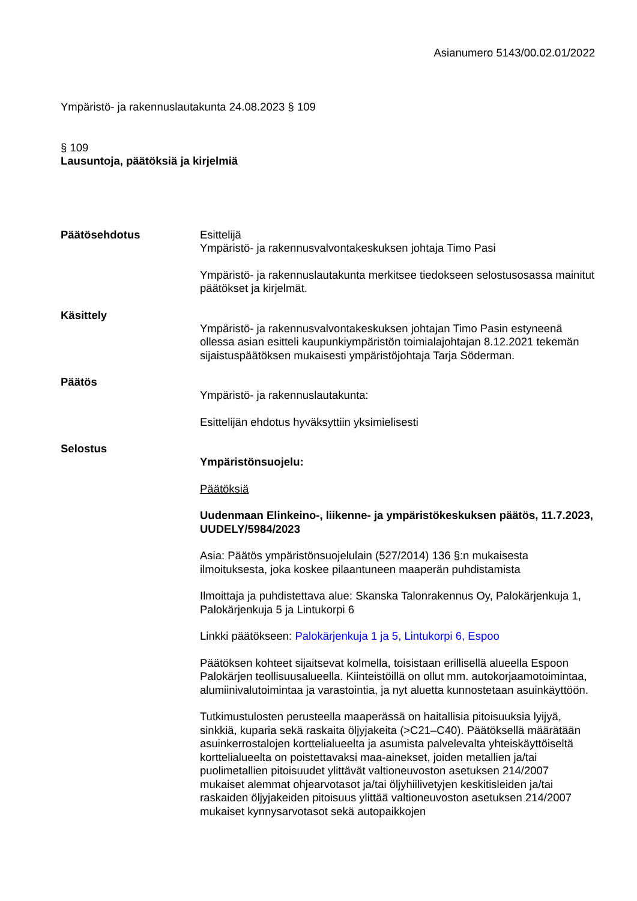Asianumero 5143/00.02.01/2022
Ympäristö- ja rakennuslautakunta 24.08.2023 § 109
§ 109
Lausuntoja, päätöksiä ja kirjelmiä
Päätösehdotus Esittelijä
Ympäristö- ja rakennusvalvontakeskuksen johtaja Timo Pasi
Ympäristö- ja rakennuslautakunta merkitsee tiedokseen selostusosassa mainitut päätökset ja kirjelmät.
Käsittely
Ympäristö- ja rakennusvalvontakeskuksen johtajan Timo Pasin estyneenä ollessa asian esitteli kaupunkiympäristön toimialajohtajan 8.12.2021 tekemän sijaistuspäätöksen mukaisesti ympäristöjohtaja Tarja Söderman.
Päätös
Ympäristö- ja rakennuslautakunta:
Esittelijän ehdotus hyväksyttiin yksimielisesti
Selostus
Ympäristönsuojelu:
Päätöksiä
Uudenmaan Elinkeino-, liikenne- ja ympäristökeskuksen päätös, 11.7.2023, UUDELY/5984/2023
Asia: Päätös ympäristönsuojelulain (527/2014) 136 §:n mukaisesta ilmoituksesta, joka koskee pilaantuneen maaperän puhdistamista
Ilmoittaja ja puhdistettava alue: Skanska Talonrakennus Oy, Palokärjenkuja 1, Palokärjenkuja 5 ja Lintukorpi 6
Linkki päätökseen: Palokärjenkuja 1 ja 5, Lintukorpi 6, Espoo
Päätöksen kohteet sijaitsevat kolmella, toisistaan erillisellä alueella Espoon Palokärjen teollisuusalueella. Kiinteistöillä on ollut mm. autokorjaamotoimintaa, alumiinivalutoimintaa ja varastointia, ja nyt aluetta kunnostetaan asuinkäyttöön.
Tutkimustulosten perusteella maaperässä on haitallisia pitoisuuksia lyijyä, sinkkiä, kuparia sekä raskaita öljyjakeita (>C21–C40). Päätöksellä määrätään asuinkerrostalojen korttelialueelta ja asumista palvelevalta yhteiskäyttöiseltä korttelialueelta on poistettavaksi maa-ainekset, joiden metallien ja/tai puolimetallien pitoisuudet ylittävät valtioneuvoston asetuksen 214/2007 mukaiset alemmat ohjearvotasot ja/tai öljyhiilivetyjen keskitisleiden ja/tai raskaiden öljyjakeiden pitoisuus ylittää valtioneuvoston asetuksen 214/2007 mukaiset kynnysarvotasot sekä autopaikkojen